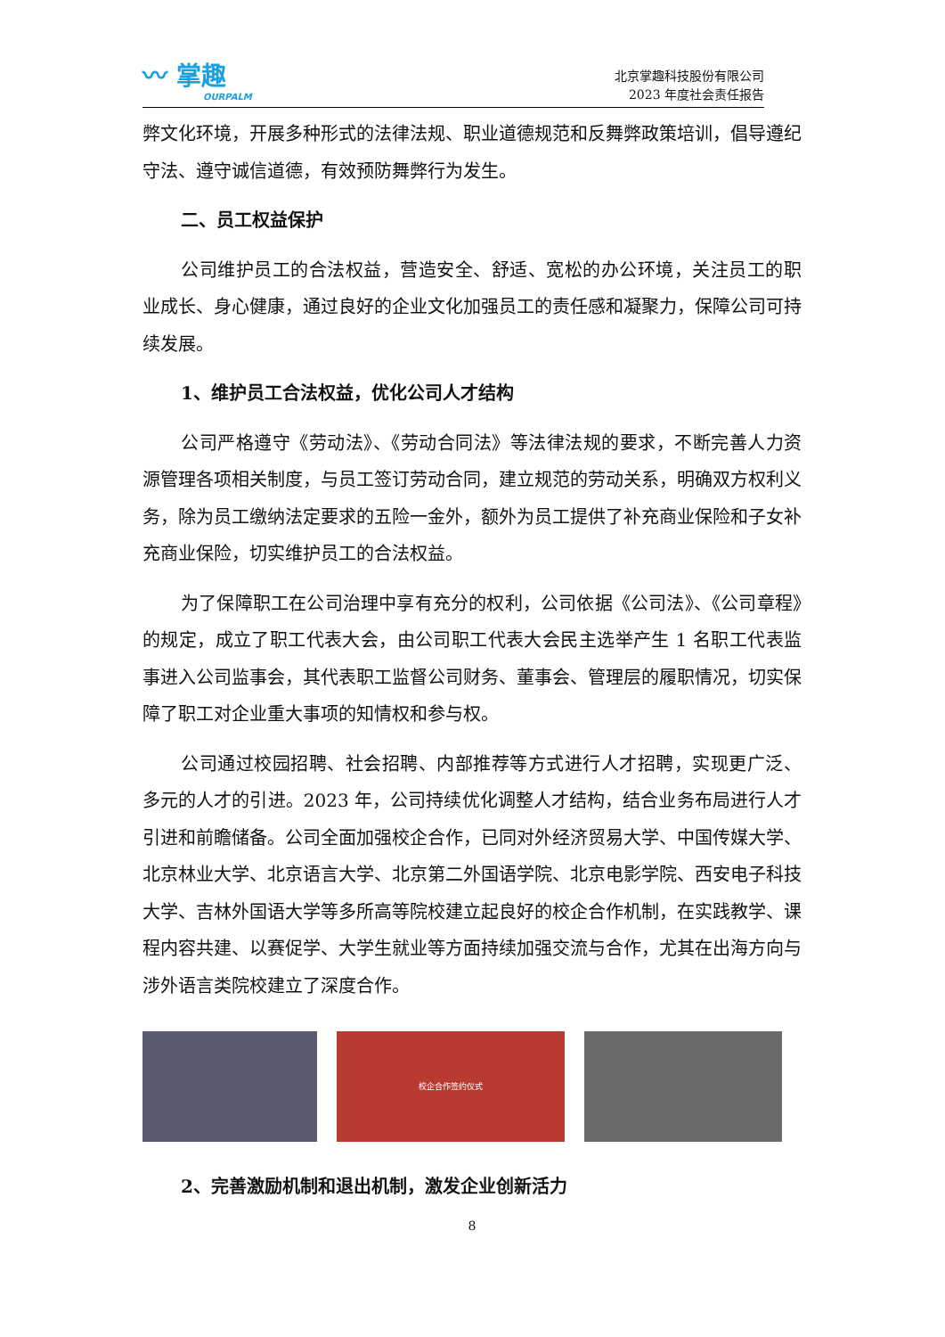〰 掌趣
OURPALM
北京掌趣科技股份有限公司
2023 年度社会责任报告
弊文化环境，开展多种形式的法律法规、职业道德规范和反舞弊政策培训，倡导遵纪守法、遵守诚信道德，有效预防舞弊行为发生。
二、员工权益保护
公司维护员工的合法权益，营造安全、舒适、宽松的办公环境，关注员工的职业成长、身心健康，通过良好的企业文化加强员工的责任感和凝聚力，保障公司可持续发展。
1、维护员工合法权益，优化公司人才结构
公司严格遵守《劳动法》、《劳动合同法》等法律法规的要求，不断完善人力资源管理各项相关制度，与员工签订劳动合同，建立规范的劳动关系，明确双方权利义务，除为员工缴纳法定要求的五险一金外，额外为员工提供了补充商业保险和子女补充商业保险，切实维护员工的合法权益。
为了保障职工在公司治理中享有充分的权利，公司依据《公司法》、《公司章程》的规定，成立了职工代表大会，由公司职工代表大会民主选举产生 1 名职工代表监事进入公司监事会，其代表职工监督公司财务、董事会、管理层的履职情况，切实保障了职工对企业重大事项的知情权和参与权。
公司通过校园招聘、社会招聘、内部推荐等方式进行人才招聘，实现更广泛、多元的人才的引进。2023 年，公司持续优化调整人才结构，结合业务布局进行人才引进和前瞻储备。公司全面加强校企合作，已同对外经济贸易大学、中国传媒大学、北京林业大学、北京语言大学、北京第二外国语学院、北京电影学院、西安电子科技大学、吉林外国语大学等多所高等院校建立起良好的校企合作机制，在实践教学、课程内容共建、以赛促学、大学生就业等方面持续加强交流与合作，尤其在出海方向与涉外语言类院校建立了深度合作。
校企合作签约仪式
2、完善激励机制和退出机制，激发企业创新活力
8